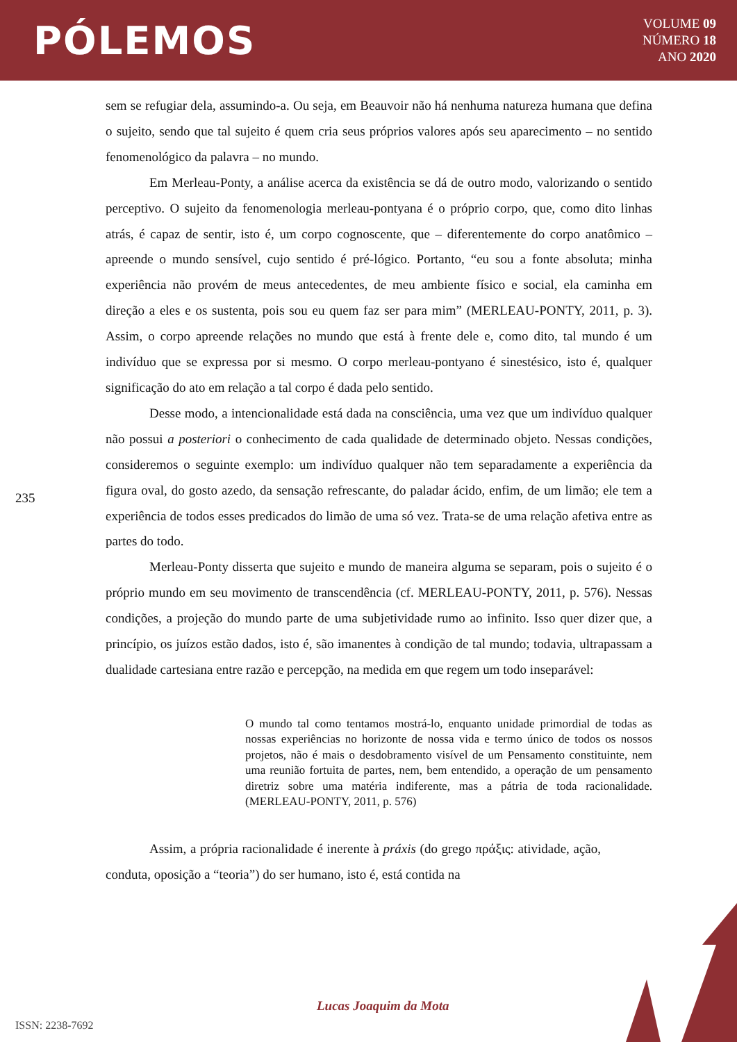PÓLEMOS
VOLUME 09
NÚMERO 18
ANO 2020
235
sem se refugiar dela, assumindo-a. Ou seja, em Beauvoir não há nenhuma natureza humana que defina o sujeito, sendo que tal sujeito é quem cria seus próprios valores após seu aparecimento – no sentido fenomenológico da palavra – no mundo.
Em Merleau-Ponty, a análise acerca da existência se dá de outro modo, valorizando o sentido perceptivo. O sujeito da fenomenologia merleau-pontyana é o próprio corpo, que, como dito linhas atrás, é capaz de sentir, isto é, um corpo cognoscente, que – diferentemente do corpo anatômico – apreende o mundo sensível, cujo sentido é pré-lógico. Portanto, “eu sou a fonte absoluta; minha experiência não provém de meus antecedentes, de meu ambiente físico e social, ela caminha em direção a eles e os sustenta, pois sou eu quem faz ser para mim” (MERLEAU-PONTY, 2011, p. 3). Assim, o corpo apreende relações no mundo que está à frente dele e, como dito, tal mundo é um indivíduo que se expressa por si mesmo. O corpo merleau-pontyano é sinestésico, isto é, qualquer significação do ato em relação a tal corpo é dada pelo sentido.
Desse modo, a intencionalidade está dada na consciência, uma vez que um indivíduo qualquer não possui a posteriori o conhecimento de cada qualidade de determinado objeto. Nessas condições, consideremos o seguinte exemplo: um indivíduo qualquer não tem separadamente a experiência da figura oval, do gosto azedo, da sensação refrescante, do paladar ácido, enfim, de um limão; ele tem a experiência de todos esses predicados do limão de uma só vez. Trata-se de uma relação afetiva entre as partes do todo.
Merleau-Ponty disserta que sujeito e mundo de maneira alguma se separam, pois o sujeito é o próprio mundo em seu movimento de transcendência (cf. MERLEAU-PONTY, 2011, p. 576). Nessas condições, a projeção do mundo parte de uma subjetividade rumo ao infinito. Isso quer dizer que, a princípio, os juízos estão dados, isto é, são imanentes à condição de tal mundo; todavia, ultrapassam a dualidade cartesiana entre razão e percepção, na medida em que regem um todo inseparável:
O mundo tal como tentamos mostrá-lo, enquanto unidade primordial de todas as nossas experiências no horizonte de nossa vida e termo único de todos os nossos projetos, não é mais o desdobramento visível de um Pensamento constituinte, nem uma reunião fortuita de partes, nem, bem entendido, a operação de um pensamento diretriz sobre uma matéria indiferente, mas a pátria de toda racionalidade. (MERLEAU-PONTY, 2011, p. 576)
Assim, a própria racionalidade é inerente à práxis (do grego πράξις: atividade, ação, conduta, oposição a “teoria”) do ser humano, isto é, está contida na
Lucas Joaquim da Mota
ISSN: 2238-7692